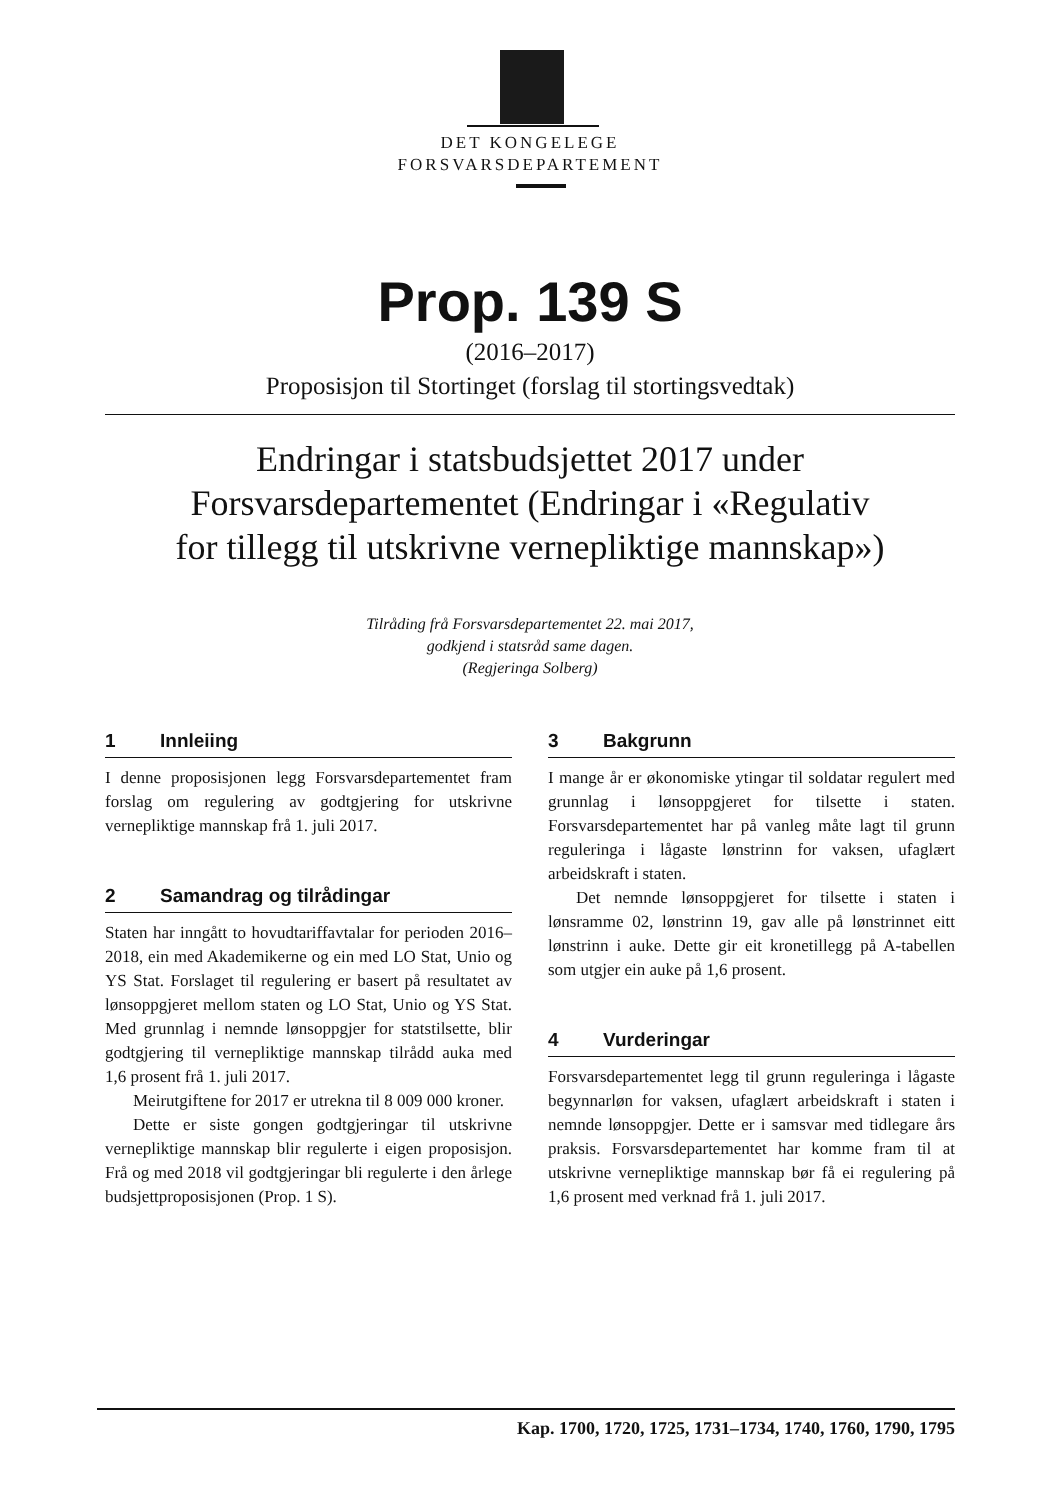DET KONGELEGE
FORSVARSDEPARTEMENT
Prop. 139 S
(2016–2017)
Proposisjon til Stortinget (forslag til stortingsvedtak)
Endringar i statsbudsjettet 2017 under
Forsvarsdepartementet (Endringar i «Regulativ
for tillegg til utskrivne vernepliktige mannskap»)
Tilråding frå Forsvarsdepartementet 22. mai 2017,
godkjend i statsråd same dagen.
(Regjeringa Solberg)
1 Innleiing
I denne proposisjonen legg Forsvarsdepartementet fram forslag om regulering av godtgjering for utskrivne vernepliktige mannskap frå 1. juli 2017.
2 Samandrag og tilrådingar
Staten har inngått to hovudtariffavtalar for perioden 2016–2018, ein med Akademikerne og ein med LO Stat, Unio og YS Stat. Forslaget til regulering er basert på resultatet av lønsoppgjeret mellom staten og LO Stat, Unio og YS Stat. Med grunnlag i nemnde lønsoppgjer for statstilsette, blir godtgjering til vernepliktige mannskap tilrådd auka med 1,6 prosent frå 1. juli 2017.
Meirutgiftene for 2017 er utrekna til 8 009 000 kroner.
Dette er siste gongen godtgjeringar til utskrivne vernepliktige mannskap blir regulerte i eigen proposisjon. Frå og med 2018 vil godtgjeringar bli regulerte i den årlege budsjettproposisjonen (Prop. 1 S).
3 Bakgrunn
I mange år er økonomiske ytingar til soldatar regulert med grunnlag i lønsoppgjeret for tilsette i staten. Forsvarsdepartementet har på vanleg måte lagt til grunn reguleringa i lågaste lønstrinn for vaksen, ufaglært arbeidskraft i staten.
Det nemnde lønsoppgjeret for tilsette i staten i lønsramme 02, lønstrinn 19, gav alle på lønstrinnet eitt lønstrinn i auke. Dette gir eit kronetillegg på A-tabellen som utgjer ein auke på 1,6 prosent.
4 Vurderingar
Forsvarsdepartementet legg til grunn reguleringa i lågaste begynnarløn for vaksen, ufaglært arbeidskraft i staten i nemnde lønsoppgjer. Dette er i samsvar med tidlegare års praksis. Forsvarsdepartementet har komme fram til at utskrivne vernepliktige mannskap bør få ei regulering på 1,6 prosent med verknad frå 1. juli 2017.
Kap. 1700, 1720, 1725, 1731–1734, 1740, 1760, 1790, 1795